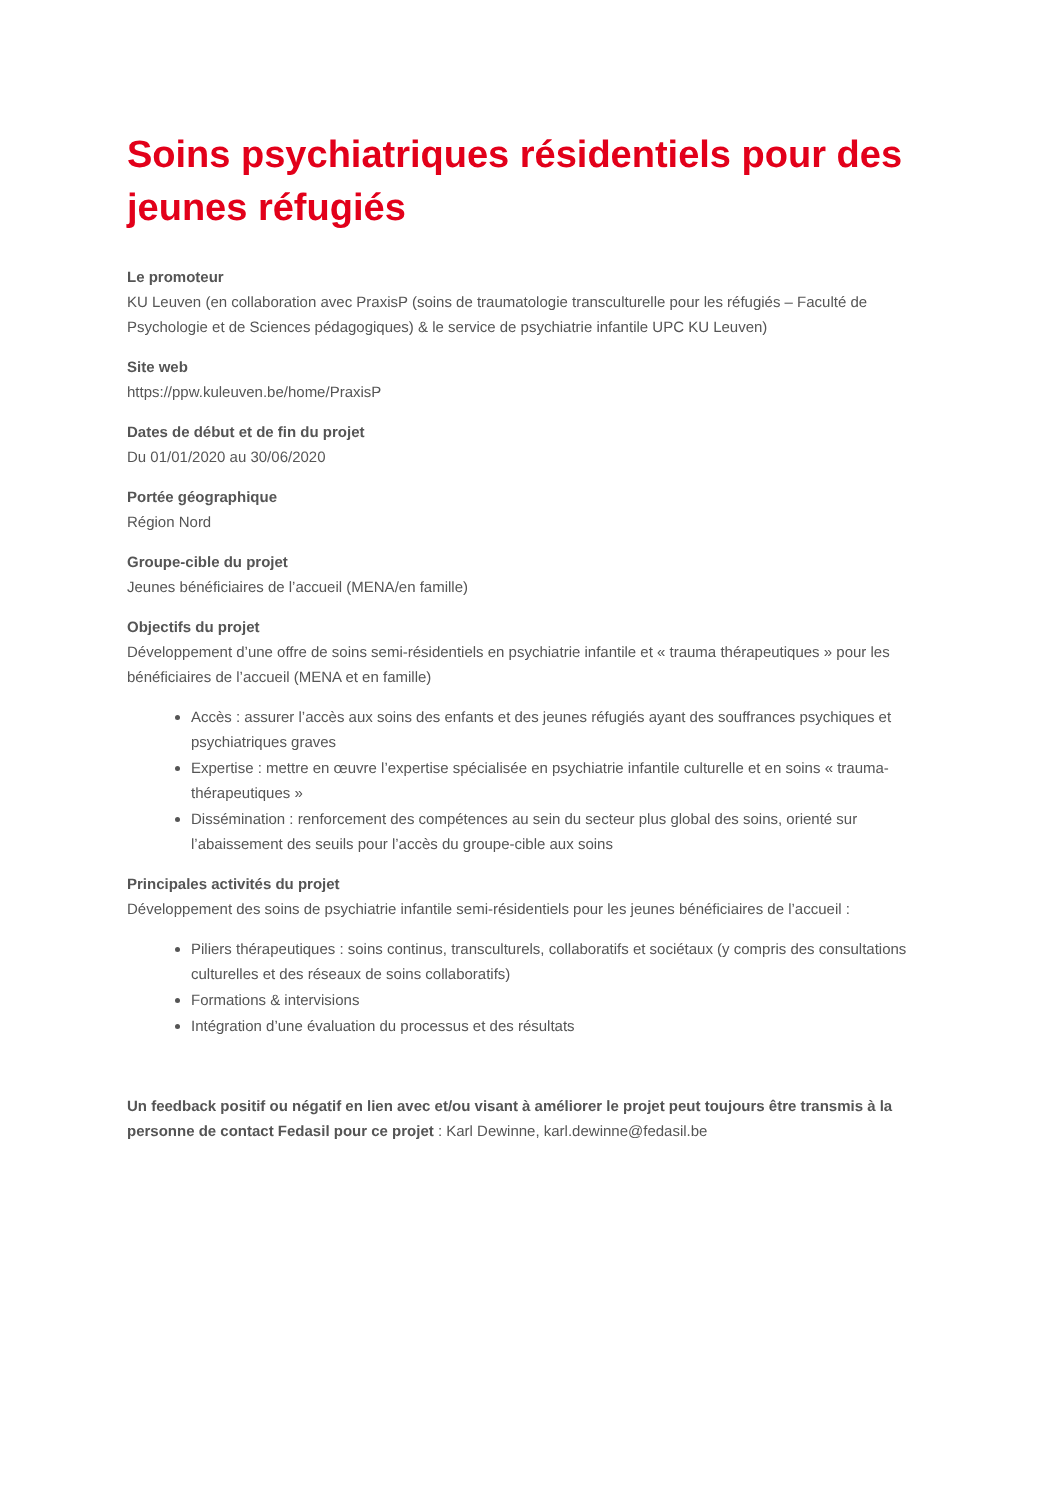Soins psychiatriques résidentiels pour des jeunes réfugiés
Le promoteur
KU Leuven (en collaboration avec PraxisP (soins de traumatologie transculturelle pour les réfugiés – Faculté de Psychologie et de Sciences pédagogiques) & le service de psychiatrie infantile UPC KU Leuven)
Site web
https://ppw.kuleuven.be/home/PraxisP
Dates de début et de fin du projet
Du 01/01/2020 au 30/06/2020
Portée géographique
Région Nord
Groupe-cible du projet
Jeunes bénéficiaires de l’accueil (MENA/en famille)
Objectifs du projet
Développement d’une offre de soins semi-résidentiels en psychiatrie infantile et « trauma thérapeutiques » pour les bénéficiaires de l’accueil (MENA et en famille)
Accès : assurer l’accès aux soins des enfants et des jeunes réfugiés ayant des souffrances psychiques et psychiatriques graves
Expertise : mettre en œuvre l’expertise spécialisée en psychiatrie infantile culturelle et en soins « trauma-thérapeutiques »
Dissémination : renforcement des compétences au sein du secteur plus global des soins, orienté sur l’abaissement des seuils pour l’accès du groupe-cible aux soins
Principales activités du projet
Développement des soins de psychiatrie infantile semi-résidentiels pour les jeunes bénéficiaires de l’accueil :
Piliers thérapeutiques : soins continus, transculturels, collaboratifs et sociétaux (y compris des consultations culturelles et des réseaux de soins collaboratifs)
Formations & intervisions
Intégration d’une évaluation du processus et des résultats
Un feedback positif ou négatif en lien avec et/ou visant à améliorer le projet peut toujours être transmis à la personne de contact Fedasil pour ce projet : Karl Dewinne, karl.dewinne@fedasil.be